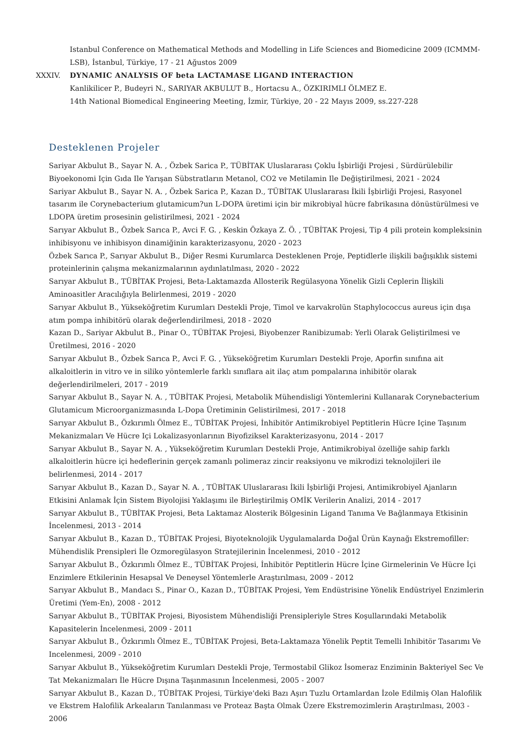Istanbul Conference on Mathematical Methods and Modelling in Life Sciences and Biomedicine 2009 (ICMMM-LSB), İstanbul, Türkiye, 17 - 21 Ağustos 2009
XXXIV. DYNAMIC ANALYSIS OF beta LACTAMASE LIGAND INTERACTION
Kanlikilicer P., Budeyri N., SARIYAR AKBULUT B., Hortacsu A., ÖZKIRIMLI ÖLMEZ E.
14th National Biomedical Engineering Meeting, İzmir, Türkiye, 20 - 22 Mayıs 2009, ss.227-228
Desteklenen Projeler
Sariyar Akbulut B., Sayar N. A. , Özbek Sarica P., TÜBİTAK Uluslararası Çoklu İşbirliği Projesi , Sürdürülebilir Biyoekonomi Için Gıda Ile Yarışan Sübstratların Metanol, CO2 ve Metilamin Ile Değiştirilmesi, 2021 - 2024
Sariyar Akbulut B., Sayar N. A. , Özbek Sarica P., Kazan D., TÜBİTAK Uluslararası İkili İşbirliği Projesi, Rasyonel tasarım ile Corynebacterium glutamicum?un L-DOPA üretimi için bir mikrobiyal hücre fabrikasına dönüstürülmesi ve LDOPA üretim prosesinin gelistirilmesi, 2021 - 2024
Sarıyar Akbulut B., Özbek Sarıca P., Avci F. G. , Keskin Özkaya Z. Ö. , TÜBİTAK Projesi, Tip 4 pili protein kompleksinin inhibisyonu ve inhibisyon dinamiğinin karakterizasyonu, 2020 - 2023
Özbek Sarıca P., Sarıyar Akbulut B., Diğer Resmi Kurumlarca Desteklenen Proje, Peptidlerle ilişkili bağışıklık sistemi proteinlerinin çalışma mekanizmalarının aydınlatılması, 2020 - 2022
Sarıyar Akbulut B., TÜBİTAK Projesi, Beta-Laktamazda Allosterik Regülasyona Yönelik Gizli Ceplerin İlişkili Aminoasitler Aracılığıyla Belirlenmesi, 2019 - 2020
Sarıyar Akbulut B., Yükseköğretim Kurumları Destekli Proje, Timol ve karvakrolün Staphylococcus aureus için dışa atım pompa inhibitörü olarak değerlendirilmesi, 2018 - 2020
Kazan D., Sariyar Akbulut B., Pinar O., TÜBİTAK Projesi, Biyobenzer Ranibizumab: Yerli Olarak Geliştirilmesi ve Üretilmesi, 2016 - 2020
Sarıyar Akbulut B., Özbek Sarıca P., Avci F. G. , Yükseköğretim Kurumları Destekli Proje, Aporfin sınıfına ait alkaloitlerin in vitro ve in siliko yöntemlerle farklı sınıflara ait ilaç atım pompalarına inhibitör olarak değerlendirilmeleri, 2017 - 2019
Sarıyar Akbulut B., Sayar N. A. , TÜBİTAK Projesi, Metabolik Mühendisligi Yöntemlerini Kullanarak Corynebacterium Glutamicum Microorganizmasında L-Dopa Üretiminin Gelistirilmesi, 2017 - 2018
Sarıyar Akbulut B., Özkırımlı Ölmez E., TÜBİTAK Projesi, İnhibitör Antimikrobiyel Peptitlerin Hücre Içine Taşınım Mekanizmaları Ve Hücre Içi Lokalizasyonlarının Biyofiziksel Karakterizasyonu, 2014 - 2017
Sarıyar Akbulut B., Sayar N. A. , Yükseköğretim Kurumları Destekli Proje, Antimikrobiyal özelliğe sahip farklı alkaloitlerin hücre içi hedeflerinin gerçek zamanlı polimeraz zincir reaksiyonu ve mikrodizi teknolojileri ile belirlenmesi, 2014 - 2017
Sarıyar Akbulut B., Kazan D., Sayar N. A. , TÜBİTAK Uluslararası İkili İşbirliği Projesi, Antimikrobiyel Ajanların Etkisini Anlamak İçin Sistem Biyolojisi Yaklaşımı ile Birleştirilmiş OMİK Verilerin Analizi, 2014 - 2017
Sarıyar Akbulut B., TÜBİTAK Projesi, Beta Laktamaz Alosterik Bölgesinin Ligand Tanıma Ve Bağlanmaya Etkisinin İncelenmesi, 2013 - 2014
Sarıyar Akbulut B., Kazan D., TÜBİTAK Projesi, Biyoteknolojik Uygulamalarda Doğal Ürün Kaynağı Ekstremofiller: Mühendislik Prensipleri İle Ozmoregülasyon Stratejilerinin İncelenmesi, 2010 - 2012
Sarıyar Akbulut B., Özkırımlı Ölmez E., TÜBİTAK Projesi, İnhibitör Peptitlerin Hücre İçine Girmelerinin Ve Hücre İçi Enzimlere Etkilerinin Hesapsal Ve Deneysel Yöntemlerle Araştırılması, 2009 - 2012
Sarıyar Akbulut B., Mandacı S., Pinar O., Kazan D., TÜBİTAK Projesi, Yem Endüstrisine Yönelik Endüstriyel Enzimlerin Üretimi (Yem-En), 2008 - 2012
Sarıyar Akbulut B., TÜBİTAK Projesi, Biyosistem Mühendisliği Prensipleriyle Stres Koşullarındaki Metabolik Kapasitelerin İncelenmesi, 2009 - 2011
Sarıyar Akbulut B., Özkırımlı Ölmez E., TÜBİTAK Projesi, Beta-Laktamaza Yönelik Peptit Temelli Inhibitör Tasarımı Ve Incelenmesi, 2009 - 2010
Sarıyar Akbulut B., Yükseköğretim Kurumları Destekli Proje, Termostabil Glikoz İsomeraz Enziminin Bakteriyel Sec Ve Tat Mekanizmaları İle Hücre Dışına Taşınmasının İncelenmesi, 2005 - 2007
Sarıyar Akbulut B., Kazan D., TÜBİTAK Projesi, Türkiye'deki Bazı Aşırı Tuzlu Ortamlardan İzole Edilmiş Olan Halofilik ve Ekstrem Halofilik Arkeaların Tanılanması ve Proteaz Başta Olmak Üzere Ekstremozimlerin Araştırılması, 2003 - 2006